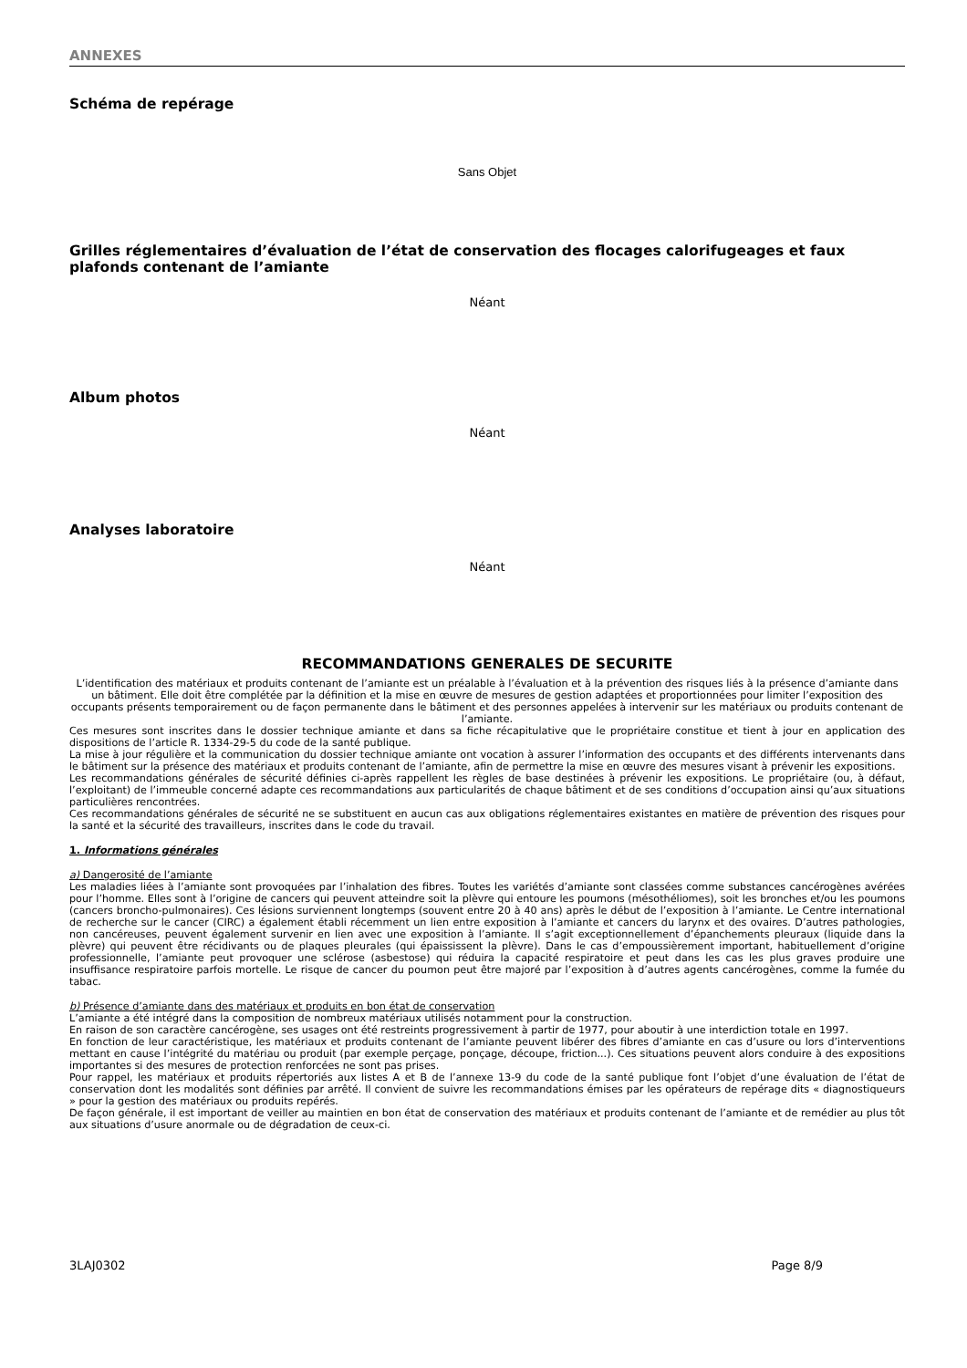ANNEXES
Schéma de repérage
Sans Objet
Grilles réglementaires d’évaluation de l’état de conservation des flocages calorifugeages et faux plafonds contenant de l’amiante
Néant
Album photos
Néant
Analyses laboratoire
Néant
RECOMMANDATIONS GENERALES DE SECURITE
L’identification des matériaux et produits contenant de l’amiante est un préalable à l’évaluation et à la prévention des risques liés à la présence d’amiante dans un bâtiment. Elle doit être complétée par la définition et la mise en œuvre de mesures de gestion adaptées et proportionnées pour limiter l’exposition des occupants présents temporairement ou de façon permanente dans le bâtiment et des personnes appelées à intervenir sur les matériaux ou produits contenant de l’amiante.
Ces mesures sont inscrites dans le dossier technique amiante et dans sa fiche récapitulative que le propriétaire constitue et tient à jour en application des dispositions de l’article R. 1334-29-5 du code de la santé publique.
La mise à jour régulière et la communication du dossier technique amiante ont vocation à assurer l’information des occupants et des différents intervenants dans le bâtiment sur la présence des matériaux et produits contenant de l’amiante, afin de permettre la mise en œuvre des mesures visant à prévenir les expositions.
Les recommandations générales de sécurité définies ci-après rappellent les règles de base destinées à prévenir les expositions. Le propriétaire (ou, à défaut, l’exploitant) de l’immeuble concerné adapte ces recommandations aux particularités de chaque bâtiment et de ses conditions d’occupation ainsi qu’aux situations particulières rencontrées.
Ces recommandations générales de sécurité ne se substituent en aucun cas aux obligations réglementaires existantes en matière de prévention des risques pour la santé et la sécurité des travailleurs, inscrites dans le code du travail.
1. Informations générales
a) Dangerosité de l’amiante
Les maladies liées à l’amiante sont provoquées par l’inhalation des fibres. Toutes les variétés d’amiante sont classées comme substances cancérogènes avérées pour l’homme. Elles sont à l’origine de cancers qui peuvent atteindre soit la plèvre qui entoure les poumons (mésothéliomes), soit les bronches et/ou les poumons (cancers broncho-pulmonaires). Ces lésions surviennent longtemps (souvent entre 20 à 40 ans) après le début de l’exposition à l’amiante. Le Centre international de recherche sur le cancer (CIRC) a également établi récemment un lien entre exposition à l’amiante et cancers du larynx et des ovaires. D’autres pathologies, non cancéreuses, peuvent également survenir en lien avec une exposition à l’amiante. Il s’agit exceptionnellement d’épanchements pleuraux (liquide dans la plèvre) qui peuvent être récidivants ou de plaques pleurales (qui épaississent la plèvre). Dans le cas d’empoussièrement important, habituellement d’origine professionnelle, l’amiante peut provoquer une sclérose (asbestose) qui réduira la capacité respiratoire et peut dans les cas les plus graves produire une insuffisance respiratoire parfois mortelle. Le risque de cancer du poumon peut être majoré par l’exposition à d’autres agents cancérogènes, comme la fumée du tabac.
b) Présence d’amiante dans des matériaux et produits en bon état de conservation
L’amiante a été intégré dans la composition de nombreux matériaux utilisés notamment pour la construction.
En raison de son caractère cancérogène, ses usages ont été restreints progressivement à partir de 1977, pour aboutir à une interdiction totale en 1997.
En fonction de leur caractéristique, les matériaux et produits contenant de l’amiante peuvent libérer des fibres d’amiante en cas d’usure ou lors d’interventions mettant en cause l’intégrité du matériau ou produit (par exemple perçage, ponçage, découpe, friction...). Ces situations peuvent alors conduire à des expositions importantes si des mesures de protection renforcées ne sont pas prises.
Pour rappel, les matériaux et produits répertoriés aux listes A et B de l’annexe 13-9 du code de la santé publique font l’objet d’une évaluation de l’état de conservation dont les modalités sont définies par arrêté. Il convient de suivre les recommandations émises par les opérateurs de repérage dits « diagnostiqueurs » pour la gestion des matériaux ou produits repérés.
De façon générale, il est important de veiller au maintien en bon état de conservation des matériaux et produits contenant de l’amiante et de remédier au plus tôt aux situations d’usure anormale ou de dégradation de ceux-ci.
3LAJ0302 Page 8/9